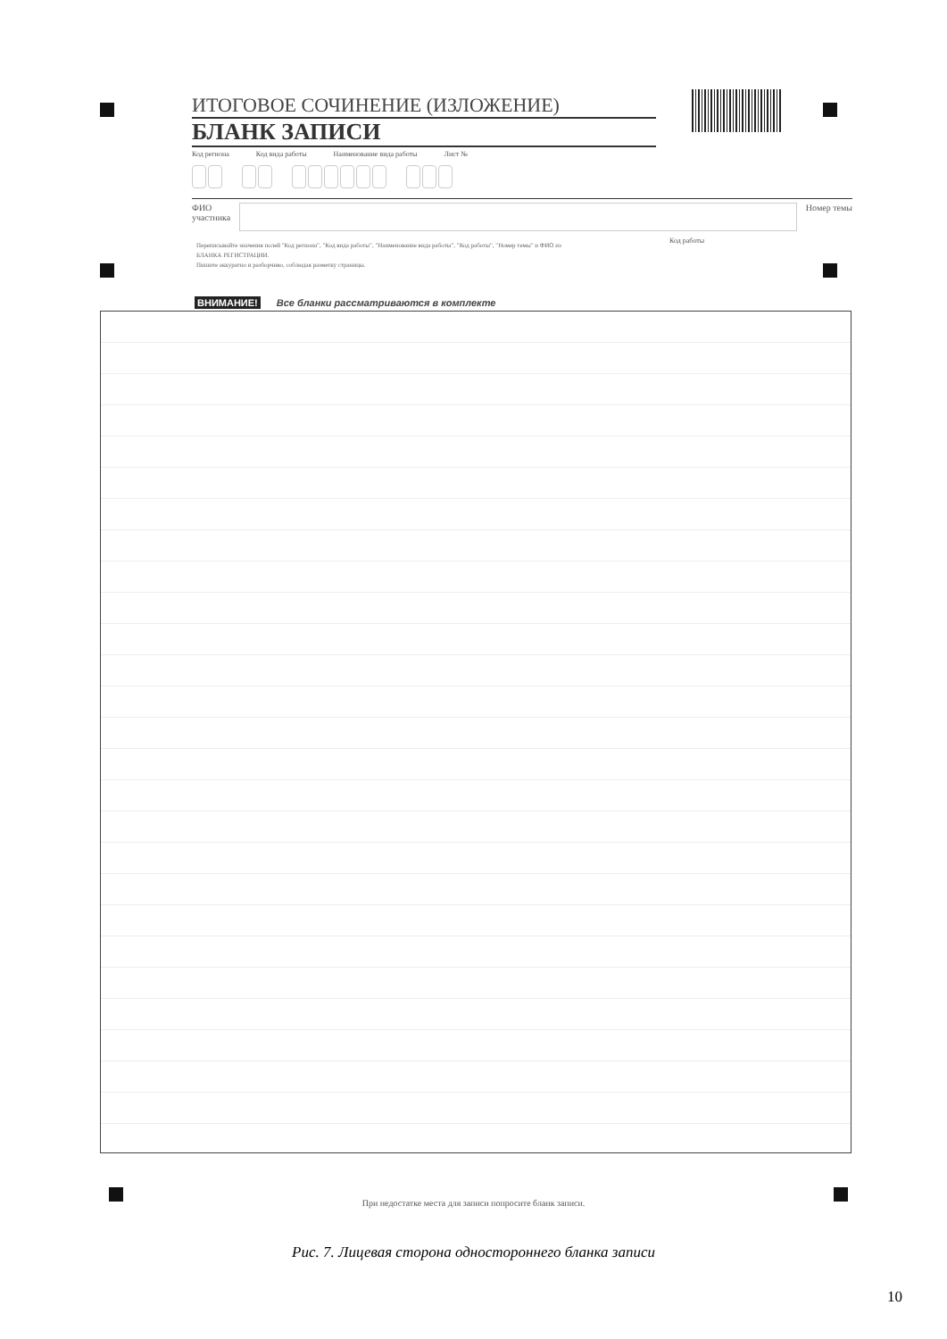ИТОГОВОЕ СОЧИНЕНИЕ (ИЗЛОЖЕНИЕ)
БЛАНК ЗАПИСИ
Код региона Код вида работы Наименование вида работы Лист №
ФИО
участника
Номер темы
Переписывайте значения полей "Код региона", "Код вида работы", "Наименование вида работы", "Код работы", "Номер темы" и ФИО из БЛАНКА РЕГИСТРАЦИИ.
Пишите аккуратно и разборчиво, соблюдая разметку страницы.
Код работы
ВНИМАНИЕ! Все бланки рассматриваются в комплекте
При недостатке места для записи попросите бланк записи.
Рис. 7. Лицевая сторона одностороннего бланка записи
10